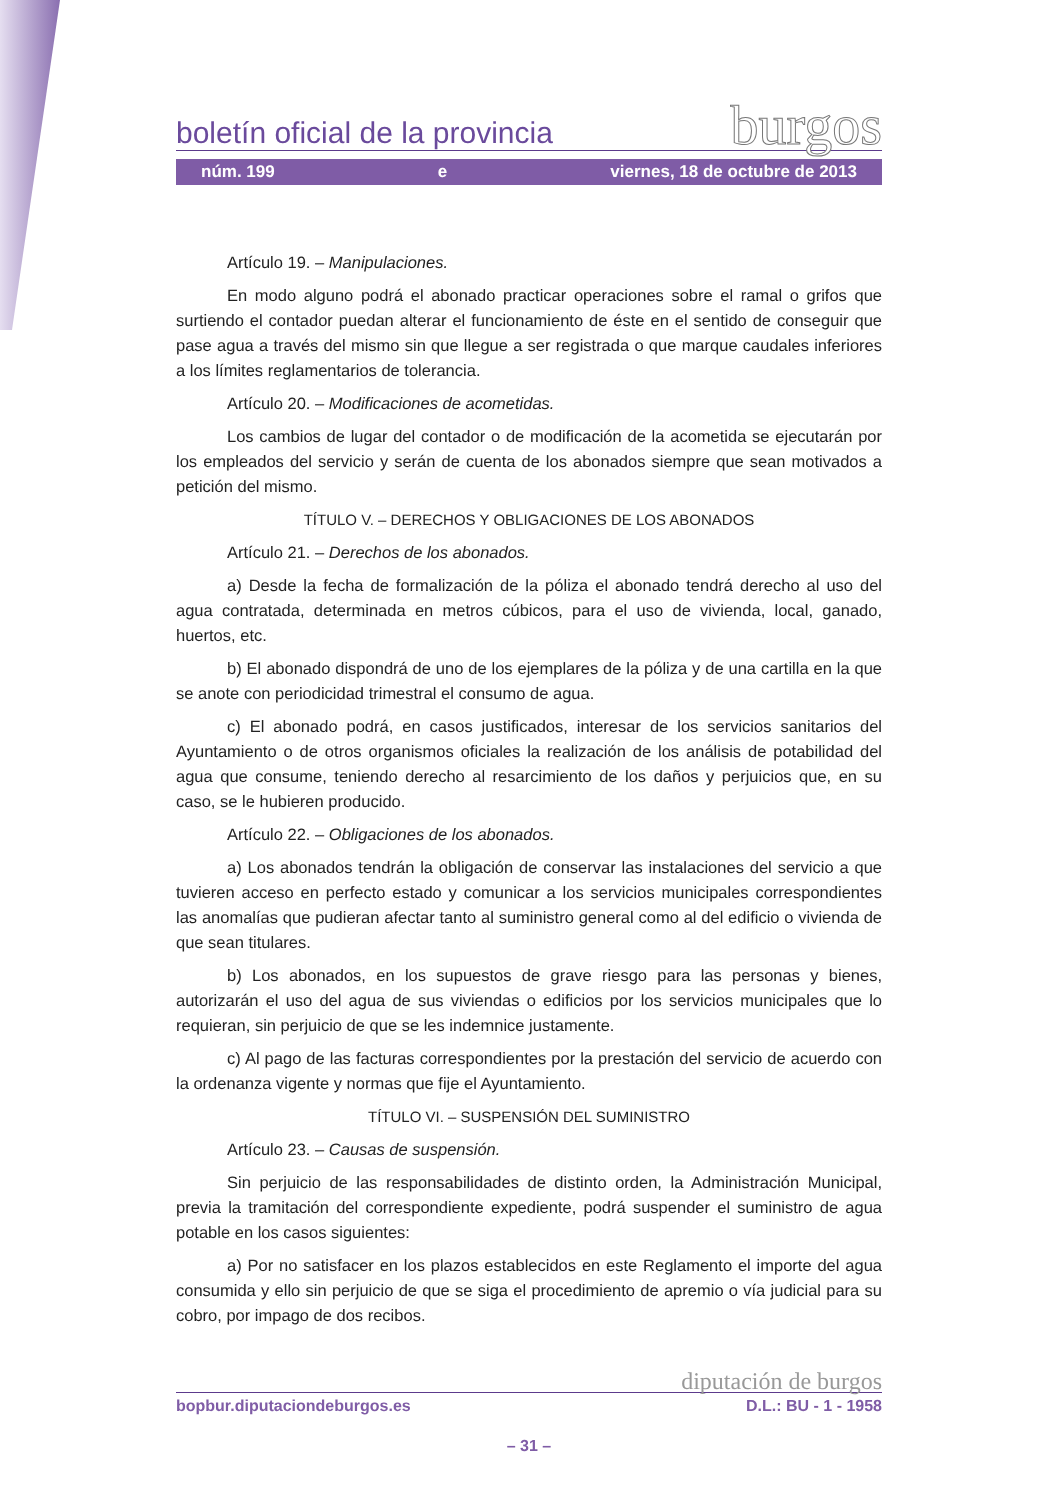boletín oficial de la provincia burgos
núm. 199 e viernes, 18 de octubre de 2013
Artículo 19. – Manipulaciones.
En modo alguno podrá el abonado practicar operaciones sobre el ramal o grifos que surtiendo el contador puedan alterar el funcionamiento de éste en el sentido de conseguir que pase agua a través del mismo sin que llegue a ser registrada o que marque caudales inferiores a los límites reglamentarios de tolerancia.
Artículo 20. – Modificaciones de acometidas.
Los cambios de lugar del contador o de modificación de la acometida se ejecutarán por los empleados del servicio y serán de cuenta de los abonados siempre que sean motivados a petición del mismo.
TÍTULO V. – DERECHOS Y OBLIGACIONES DE LOS ABONADOS
Artículo 21. – Derechos de los abonados.
a) Desde la fecha de formalización de la póliza el abonado tendrá derecho al uso del agua contratada, determinada en metros cúbicos, para el uso de vivienda, local, ganado, huertos, etc.
b) El abonado dispondrá de uno de los ejemplares de la póliza y de una cartilla en la que se anote con periodicidad trimestral el consumo de agua.
c) El abonado podrá, en casos justificados, interesar de los servicios sanitarios del Ayuntamiento o de otros organismos oficiales la realización de los análisis de potabilidad del agua que consume, teniendo derecho al resarcimiento de los daños y perjuicios que, en su caso, se le hubieren producido.
Artículo 22. – Obligaciones de los abonados.
a) Los abonados tendrán la obligación de conservar las instalaciones del servicio a que tuvieren acceso en perfecto estado y comunicar a los servicios municipales correspondientes las anomalías que pudieran afectar tanto al suministro general como al del edificio o vivienda de que sean titulares.
b) Los abonados, en los supuestos de grave riesgo para las personas y bienes, autorizarán el uso del agua de sus viviendas o edificios por los servicios municipales que lo requieran, sin perjuicio de que se les indemnice justamente.
c) Al pago de las facturas correspondientes por la prestación del servicio de acuerdo con la ordenanza vigente y normas que fije el Ayuntamiento.
TÍTULO VI. – SUSPENSIÓN DEL SUMINISTRO
Artículo 23. – Causas de suspensión.
Sin perjuicio de las responsabilidades de distinto orden, la Administración Municipal, previa la tramitación del correspondiente expediente, podrá suspender el suministro de agua potable en los casos siguientes:
a) Por no satisfacer en los plazos establecidos en este Reglamento el importe del agua consumida y ello sin perjuicio de que se siga el procedimiento de apremio o vía judicial para su cobro, por impago de dos recibos.
diputación de burgos
bopbur.diputaciondeburgos.es D.L.: BU - 1 - 1958
– 31 –